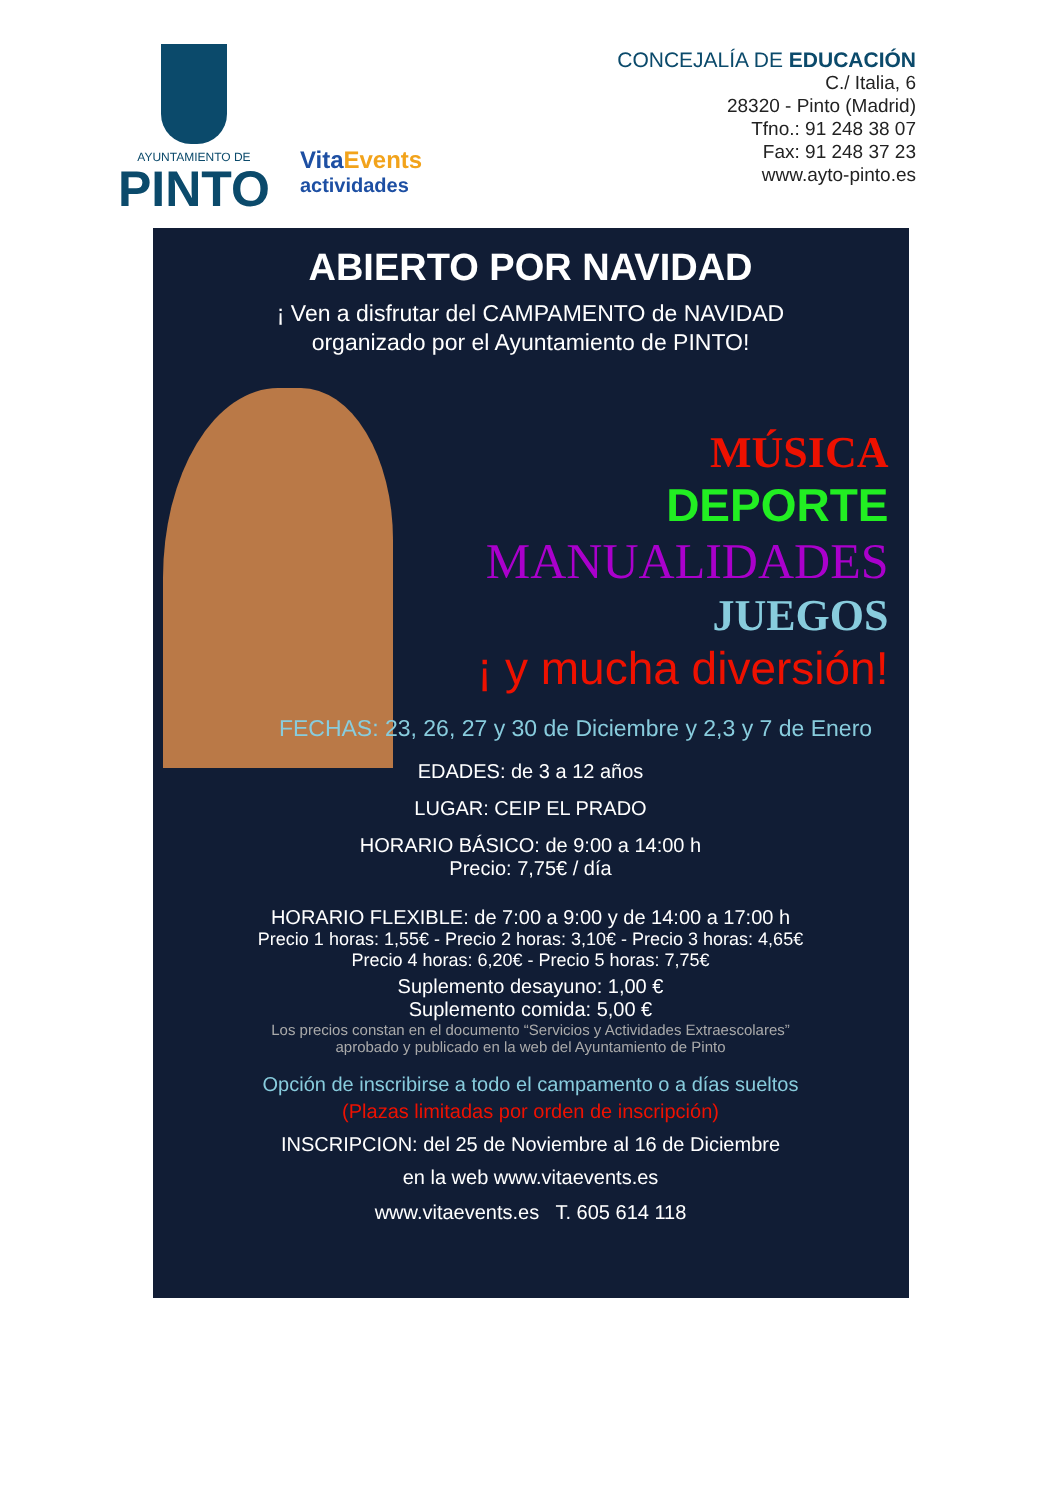AYUNTAMIENTO DE
PINTO
Vita Events
actividades
CONCEJALÍA DE EDUCACIÓN
C./ Italia, 6
28320 - Pinto (Madrid)
Tfno.: 91 248 38 07
Fax: 91 248 37 23
www.ayto-pinto.es
ABIERTO POR NAVIDAD
¡ Ven a disfrutar del CAMPAMENTO de NAVIDAD
organizado por el Ayuntamiento de PINTO!
MÚSICA
DEPORTE
MANUALIDADES
JUEGOS
¡ y mucha diversión!
FECHAS: 23, 26, 27 y 30 de Diciembre y 2,3 y 7 de Enero
EDADES: de 3 a 12 años
LUGAR: CEIP EL PRADO
HORARIO BÁSICO: de 9:00 a 14:00 h
Precio: 7,75€ / día
HORARIO FLEXIBLE: de 7:00 a 9:00 y de 14:00 a 17:00 h
Precio 1 horas: 1,55€ - Precio 2 horas: 3,10€ - Precio 3 horas: 4,65€
Precio 4 horas: 6,20€ - Precio 5 horas: 7,75€
Suplemento desayuno: 1,00 €
Suplemento comida: 5,00 €
Los precios constan en el documento “Servicios y Actividades Extraescolares”
aprobado y publicado en la web del Ayuntamiento de Pinto
Opción de inscribirse a todo el campamento o a días sueltos
(Plazas limitadas por orden de inscripción)
INSCRIPCION: del 25 de Noviembre al 16 de Diciembre
en la web www.vitaevents.es
www.vitaevents.es T. 605 614 118